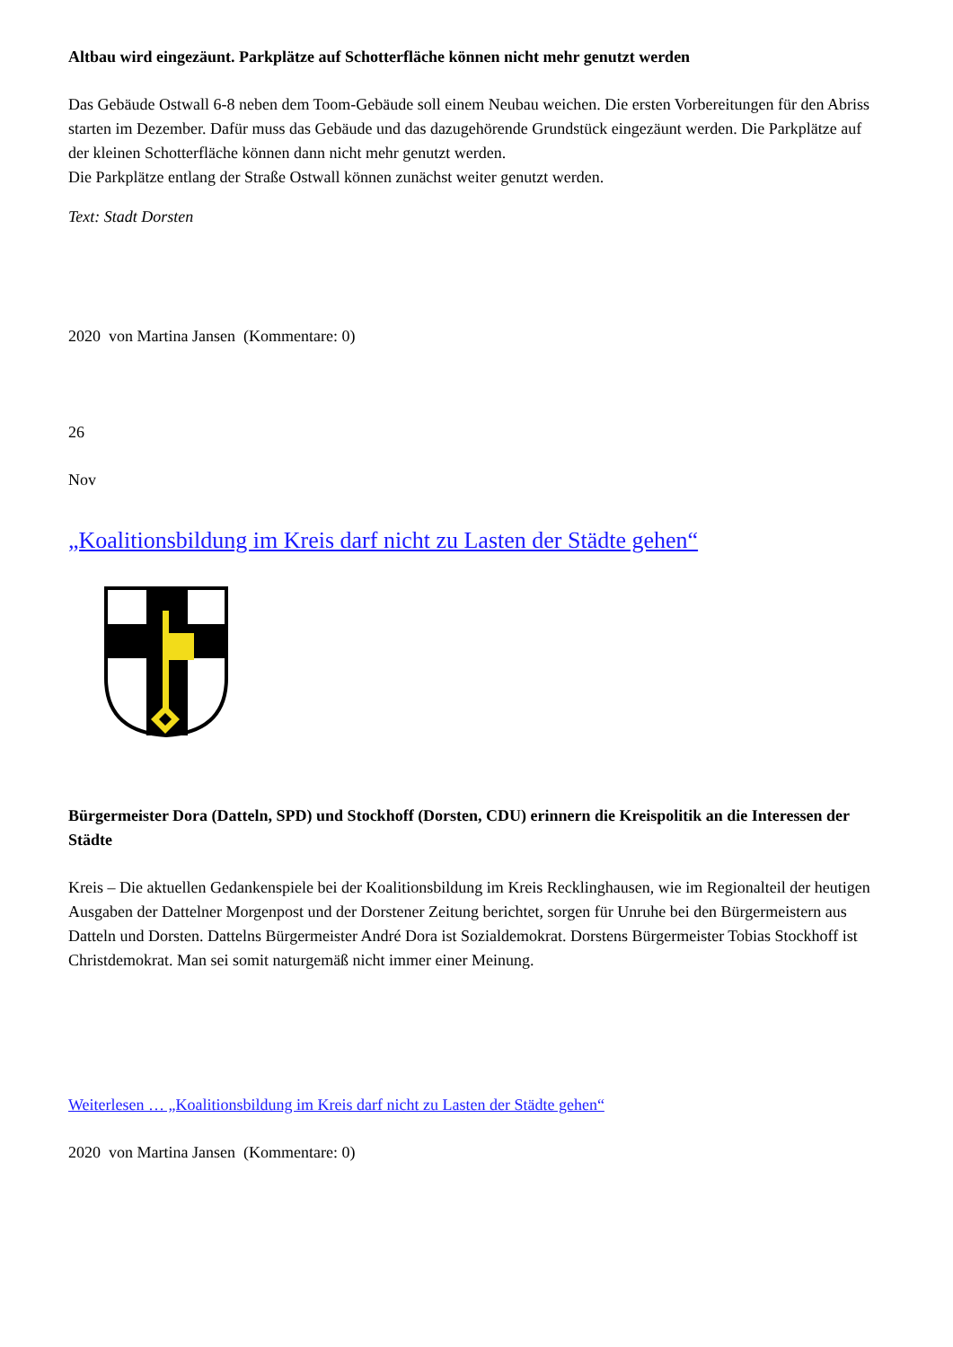Altbau wird eingezäunt. Parkplätze auf Schotterfläche können nicht mehr genutzt werden
Das Gebäude Ostwall 6-8 neben dem Toom-Gebäude soll einem Neubau weichen. Die ersten Vorbereitungen für den Abriss starten im Dezember. Dafür muss das Gebäude und das dazugehörende Grundstück eingezäunt werden. Die Parkplätze auf der kleinen Schotterfläche können dann nicht mehr genutzt werden.
Die Parkplätze entlang der Straße Ostwall können zunächst weiter genutzt werden.
Text: Stadt Dorsten
2020 von Martina Jansen (Kommentare: 0)
26
Nov
„Koalitionsbildung im Kreis darf nicht zu Lasten der Städte gehen“
Bürgermeister Dora (Datteln, SPD) und Stockhoff (Dorsten, CDU) erinnern die Kreispolitik an die Interessen der Städte
Kreis – Die aktuellen Gedankenspiele bei der Koalitionsbildung im Kreis Recklinghausen, wie im Regionalteil der heutigen Ausgaben der Dattelner Morgenpost und der Dorstener Zeitung berichtet, sorgen für Unruhe bei den Bürgermeistern aus Datteln und Dorsten. Dattelns Bürgermeister André Dora ist Sozialdemokrat. Dorstens Bürgermeister Tobias Stockhoff ist Christdemokrat. Man sei somit naturgemäß nicht immer einer Meinung.
Weiterlesen … „Koalitionsbildung im Kreis darf nicht zu Lasten der Städte gehen“
2020 von Martina Jansen (Kommentare: 0)